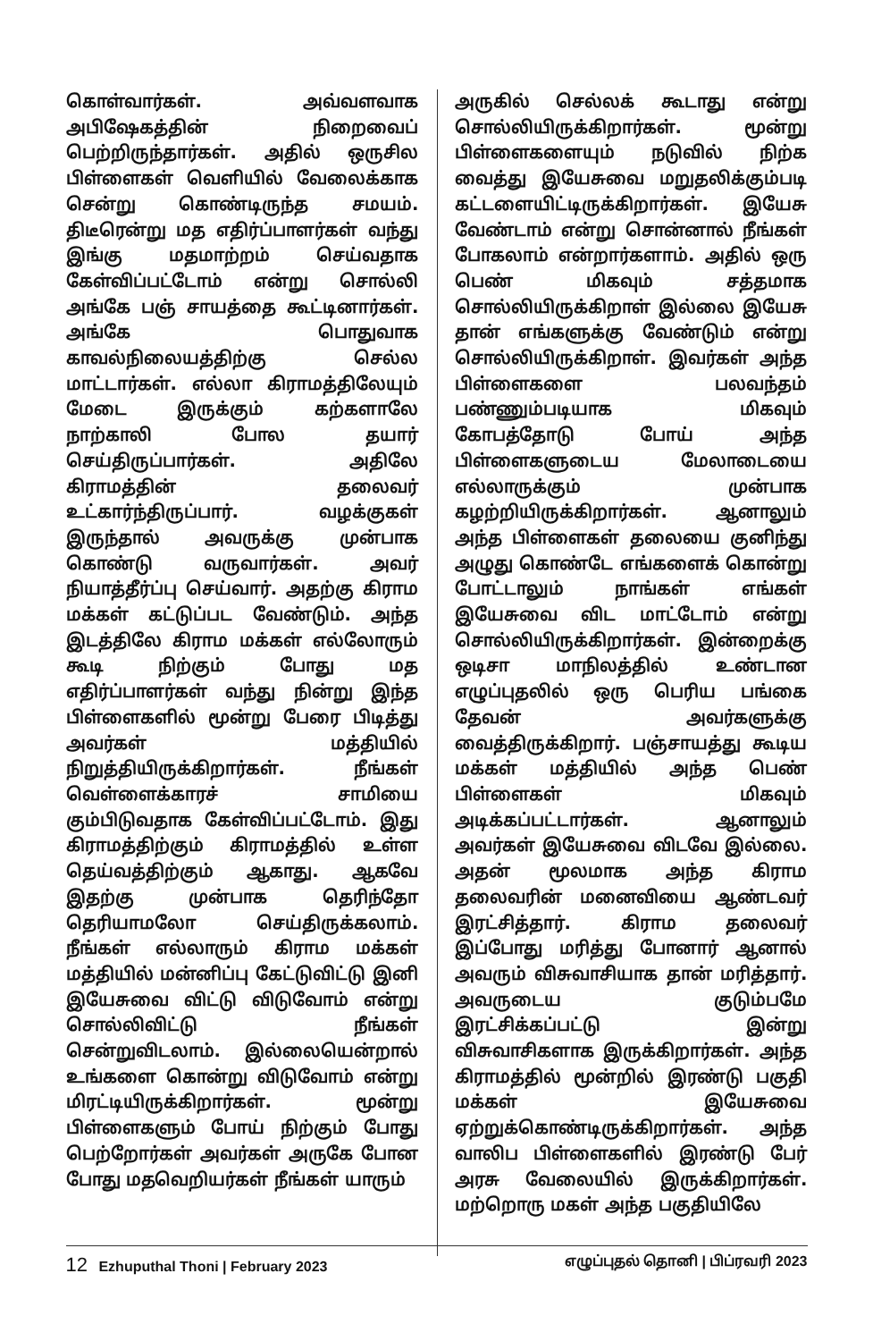கொள்வார்கள். அவ்வளவாக அபிஷேகத்தின் நிறைவைப் பெற்றிருந்தார்கள். அதில் ஒருசில பிள்ளைகள் வெளியில் வேலைக்காக சென்று கொண்டிருந்த சமயம். திடீரென்று மத எதிர்ப்பாளர்கள் வந்து இங்கு மதமாற்றம் செய்வதாக கேள்விப்பட்டோம் என்று சொல்லி அங்கே பஞ் சாயத்தை கூட்டினார்கள். அங்கே பொதுவாக காவல்நிலையத்திற்கு செல்ல மாட்டார்கள். எல்லா கிராமத்திலேயும் மேடை இருக்கும் கற்களாலே நாற்காலி போல தயார் செய்திருப்பார்கள். அதிலே கிராமத்தின் தலைவர் உட்கார்ந்திருப்பார். வழக்குகள் இருந்தால் அவருக்கு முன்பாக கொண்டு வருவார்கள். அவர் நியாத்தீர்ப்பு செய்வார். அதற்கு கிராம மக்கள் கட்டுப்பட வேண்டும். அந்த இடத்திலே கிராம மக்கள் எல்லோரும் கூடி நிற்கும் போது மத எதிர்ப்பாளர்கள் வந்து நின்று இந்த பிள்ளைகளில் மூன்று பேரை பிடித்து அவர்கள் மத்தியில் நிறுத்தியிருக்கிறார்கள். நீங்கள் வெள்ளைக்காரச் சாமியை கும்பிடுவதாக கேள்விப்பட்டோம். இது கிராமத்திற்கும் கிராமத்தில் உள்ள தெய்வத்திற்கும் ஆகாது. ஆகவே இதற்கு முன்பாக தெரிந்தோ தெரியாமலோ செய்திருக்கலாம். நீங்கள் எல்லாரும் கிராம மக்கள் மத்தியில் மன்னிப்பு கேட்டுவிட்டு இனி இயேசுவை விட்டு விடுவோம் என்று சொல்லிவிட்டு நீங்கள் சென்றுவிடலாம். இல்லையென்றால் உங்களை கொன்று விடுவோம் என்று மிரட்டியிருக்கிறார்கள். மூன்று பிள்ளைகளும் போய் நிற்கும் போது பெற்றோர்கள் அவர்கள் அருகே போன போது மதவெறியர்கள் நீங்கள் யாரும்
அருகில் செல்லக் கூடாது என்று சொல்லியிருக்கிறார்கள். மூன்று பிள்ளைகளையும் நடுவில் நிற்க வைத்து இயேசுவை மறுதலிக்கும்படி கட்டளையிட்டிருக்கிறார்கள். இயேசு வேண்டாம் என்று சொன்னால் நீங்கள் போகலாம் என்றார்களாம். அதில் ஒரு பெண் மிகவும் சத்தமாக சொல்லியிருக்கிறாள் இல்லை இயேசு தான் எங்களுக்கு வேண்டும் என்று சொல்லியிருக்கிறாள். இவர்கள் அந்த பிள்ளைகளை பலவந்தம் பண்ணும்படியாக மிகவும் கோபத்தோடு போய் அந்த பிள்ளைகளுடைய மேலாடையை எல்லாருக்கும் முன்பாக கழற்றியிருக்கிறார்கள். ஆனாலும் அந்த பிள்ளைகள் தலையை குனிந்து அழுது கொண்டே எங்களைக் கொன்று போட்டாலும் நாங்கள் எங்கள் இயேசுவை விட மாட்டோம் என்று சொல்லியிருக்கிறார்கள். இன்றைக்கு ஒடிசா மாநிலத்தில் உண்டான எழுப்புதலில் ஒரு பெரிய பங்கை தேவன் அவர்களுக்கு வைத்திருக்கிறார். பஞ்சாயத்து கூடிய மக்கள் மத்தியில் அந்த பெண் பிள்ளைகள் மிகவும் அடிக்கப்பட்டார்கள். ஆனாலும் அவர்கள் இயேசுவை விடவே இல்லை. அதன் மூலமாக அந்த கிராம தலைவரின் மனைவியை ஆண்டவர் இரட்சித்தார். கிராம தலைவர் இப்போது மரித்து போனார் ஆனால் அவரும் விசுவாசியாக தான் மரித்தார். அவருடைய குடும்பமே இரட்சிக்கப்பட்டு இன்று விசுவாசிகளாக இருக்கிறார்கள். அந்த கிராமத்தில் மூன்றில் இரண்டு பகுதி மக்கள் இயேசுவை ஏற்றுக்கொண்டிருக்கிறார்கள். அந்த வாலிப பிள்ளைகளில் இரண்டு பேர் அரசு வேலையில் இருக்கிறார்கள். மற்றொரு மகள் அந்த பகுதியிலே
12 Ezhuputhal Thoni | February 2023
எழுப்புதல் தொனி | பிப்ரவரி 2023